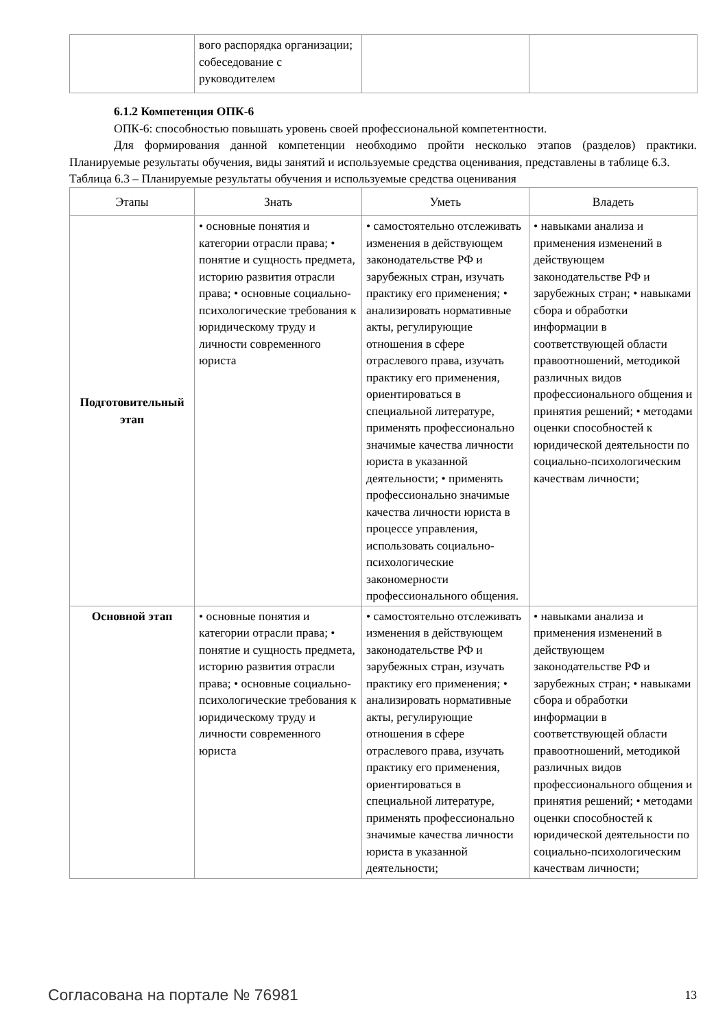| | вого распорядка организации; собеседование с руководителем | | |
6.1.2 Компетенция ОПК-6
ОПК-6: способностью повышать уровень своей профессиональной компетентности.
Для формирования данной компетенции необходимо пройти несколько этапов (разделов) практики. Планируемые результаты обучения, виды занятий и используемые средства оценивания, представлены в таблице 6.3.
Таблица 6.3 – Планируемые результаты обучения и используемые средства оценивания
| Этапы | Знать | Уметь | Владеть |
| --- | --- | --- | --- |
| Подготовительный этап | • основные понятия и категории отрасли права; • понятие и сущность предмета, историю развития отрасли права; • основные социально-психологические требования к юридическому труду и личности современного юриста | • самостоятельно отслеживать изменения в действующем законодательстве РФ и зарубежных стран, изучать практику его применения; • анализировать нормативные акты, регулирующие отношения в сфере отраслевого права, изучать практику его применения, ориентироваться в специальной литературе, применять профессионально значимые качества личности юриста в указанной деятельности; • применять профессионально значимые качества личности юриста в процессе управления, использовать социально-психологические закономерности профессионального общения. | • навыками анализа и применения изменений в действующем законодательстве РФ и зарубежных стран; • навыками сбора и обработки информации в соответствующей области правоотношений, методикой различных видов профессионального общения и принятия решений; • методами оценки способностей к юридической деятельности по социально-психологическим качествам личности; |
| Основной этап | • основные понятия и категории отрасли права; • понятие и сущность предмета, историю развития отрасли права; • основные социально-психологические требования к юридическому труду и личности современного юриста | • самостоятельно отслеживать изменения в действующем законодательстве РФ и зарубежных стран, изучать практику его применения; • анализировать нормативные акты, регулирующие отношения в сфере отраслевого права, изучать практику его применения, ориентироваться в специальной литературе, применять профессионально значимые качества личности юриста в указанной деятельности; | • навыками анализа и применения изменений в действующем законодательстве РФ и зарубежных стран; • навыками сбора и обработки информации в соответствующей области правоотношений, методикой различных видов профессионального общения и принятия решений; • методами оценки способностей к юридической деятельности по социально-психологическим качествам личности; |
Согласована на портале № 76981 13